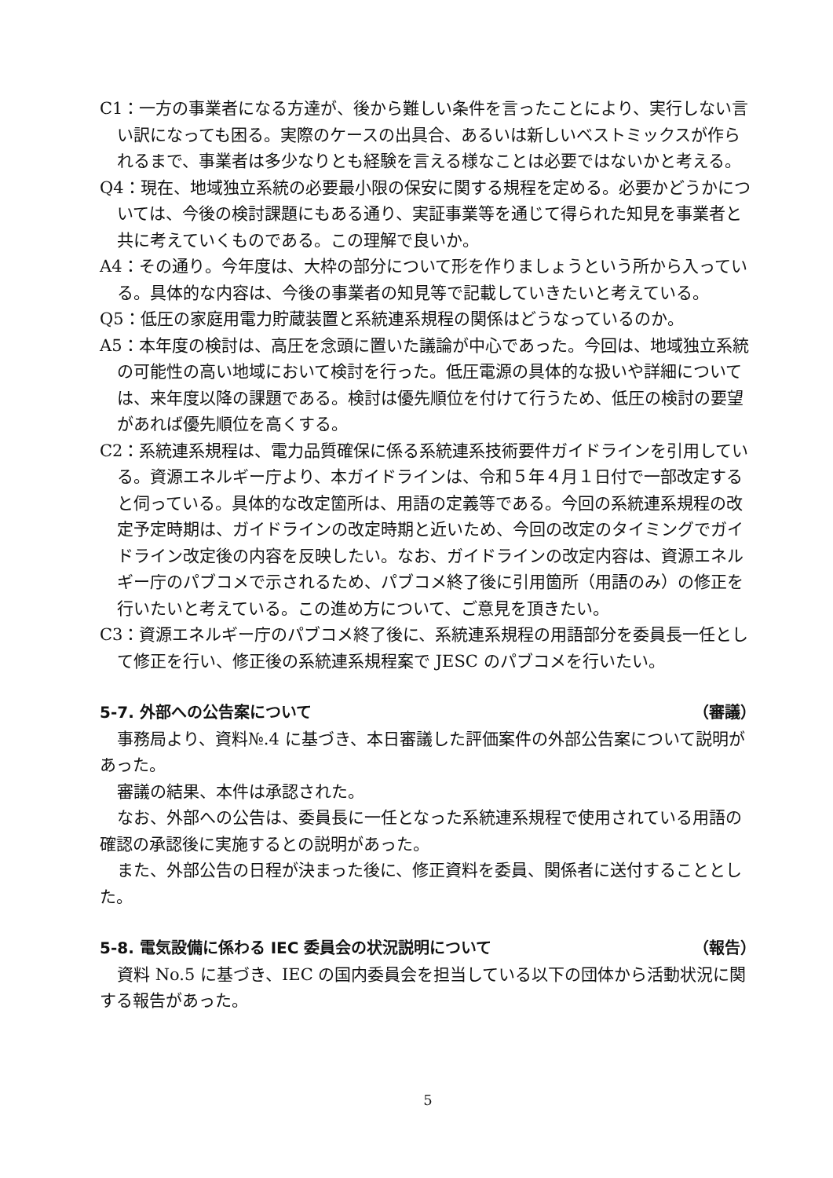C1：一方の事業者になる方達が、後から難しい条件を言ったことにより、実行しない言い訳になっても困る。実際のケースの出具合、あるいは新しいベストミックスが作られるまで、事業者は多少なりとも経験を言える様なことは必要ではないかと考える。
Q4：現在、地域独立系統の必要最小限の保安に関する規程を定める。必要かどうかについては、今後の検討課題にもある通り、実証事業等を通じて得られた知見を事業者と共に考えていくものである。この理解で良いか。
A4：その通り。今年度は、大枠の部分について形を作りましょうという所から入っている。具体的な内容は、今後の事業者の知見等で記載していきたいと考えている。
Q5：低圧の家庭用電力貯蔵装置と系統連系規程の関係はどうなっているのか。
A5：本年度の検討は、高圧を念頭に置いた議論が中心であった。今回は、地域独立系統の可能性の高い地域において検討を行った。低圧電源の具体的な扱いや詳細については、来年度以降の課題である。検討は優先順位を付けて行うため、低圧の検討の要望があれば優先順位を高くする。
C2：系統連系規程は、電力品質確保に係る系統連系技術要件ガイドラインを引用している。資源エネルギー庁より、本ガイドラインは、令和５年４月１日付で一部改定すると伺っている。具体的な改定箇所は、用語の定義等である。今回の系統連系規程の改定予定時期は、ガイドラインの改定時期と近いため、今回の改定のタイミングでガイドライン改定後の内容を反映したい。なお、ガイドラインの改定内容は、資源エネルギー庁のパブコメで示されるため、パブコメ終了後に引用箇所（用語のみ）の修正を行いたいと考えている。この進め方について、ご意見を頂きたい。
C3：資源エネルギー庁のパブコメ終了後に、系統連系規程の用語部分を委員長一任として修正を行い、修正後の系統連系規程案で JESC のパブコメを行いたい。
5-7. 外部への公告案について （審議）
事務局より、資料№.4 に基づき、本日審議した評価案件の外部公告案について説明があった。
審議の結果、本件は承認された。
なお、外部への公告は、委員長に一任となった系統連系規程で使用されている用語の確認の承認後に実施するとの説明があった。
また、外部公告の日程が決まった後に、修正資料を委員、関係者に送付することとした。
5-8. 電気設備に係わる IEC 委員会の状況説明について （報告）
資料 No.5 に基づき、IEC の国内委員会を担当している以下の団体から活動状況に関する報告があった。
5